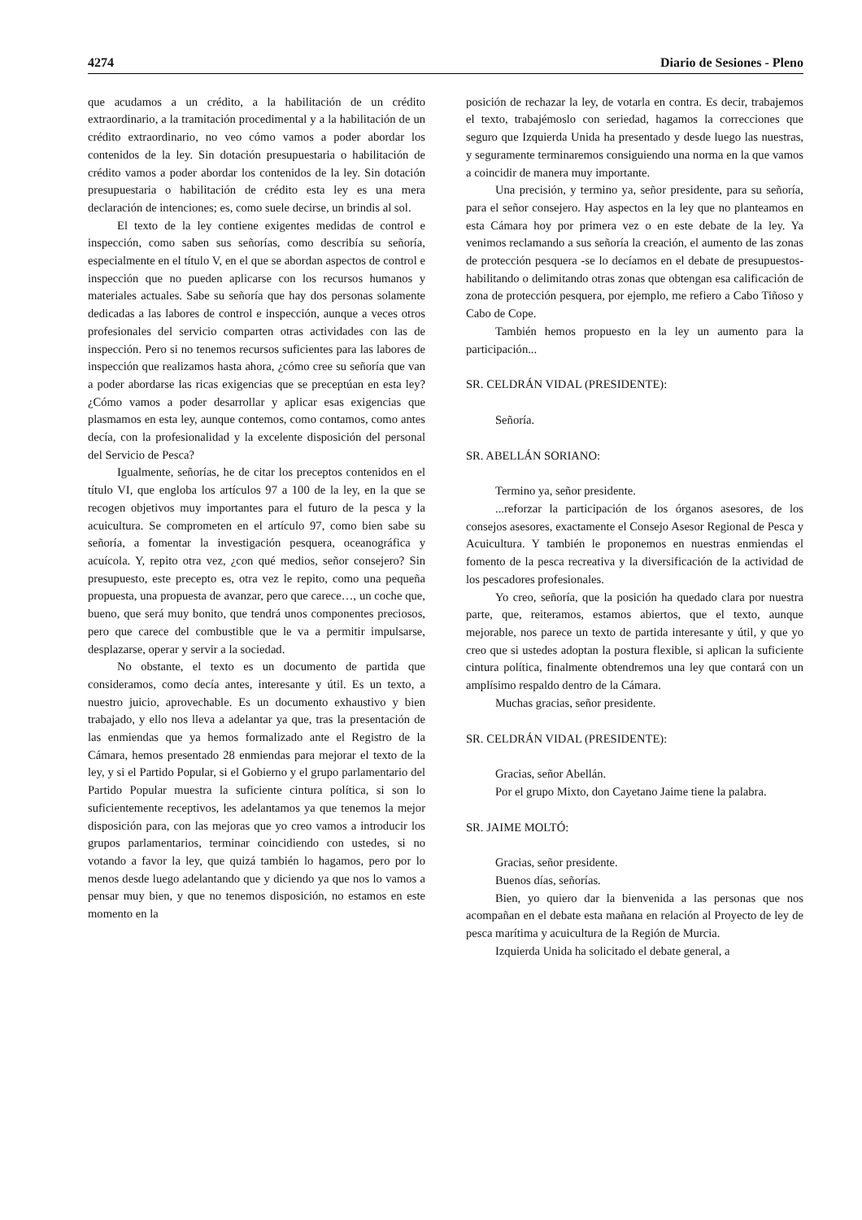4274 Diario de Sesiones - Pleno
que acudamos a un crédito, a la habilitación de un crédito extraordinario, a la tramitación procedimental y a la habilitación de un crédito extraordinario, no veo cómo vamos a poder abordar los contenidos de la ley. Sin dotación presupuestaria o habilitación de crédito vamos a poder abordar los contenidos de la ley. Sin dotación presupuestaria o habilitación de crédito esta ley es una mera declaración de intenciones; es, como suele decirse, un brindis al sol.
El texto de la ley contiene exigentes medidas de control e inspección, como saben sus señorías, como describía su señoría, especialmente en el título V, en el que se abordan aspectos de control e inspección que no pueden aplicarse con los recursos humanos y materiales actuales. Sabe su señoría que hay dos personas solamente dedicadas a las labores de control e inspección, aunque a veces otros profesionales del servicio comparten otras actividades con las de inspección. Pero si no tenemos recursos suficientes para las labores de inspección que realizamos hasta ahora, ¿cómo cree su señoría que van a poder abordarse las ricas exigencias que se preceptúan en esta ley? ¿Cómo vamos a poder desarrollar y aplicar esas exigencias que plasmamos en esta ley, aunque contemos, como contamos, como antes decía, con la profesionalidad y la excelente disposición del personal del Servicio de Pesca?
Igualmente, señorías, he de citar los preceptos contenidos en el título VI, que engloba los artículos 97 a 100 de la ley, en la que se recogen objetivos muy importantes para el futuro de la pesca y la acuicultura. Se comprometen en el artículo 97, como bien sabe su señoría, a fomentar la investigación pesquera, oceanográfica y acuícola. Y, repito otra vez, ¿con qué medios, señor consejero? Sin presupuesto, este precepto es, otra vez le repito, como una pequeña propuesta, una propuesta de avanzar, pero que carece…, un coche que, bueno, que será muy bonito, que tendrá unos componentes preciosos, pero que carece del combustible que le va a permitir impulsarse, desplazarse, operar y servir a la sociedad.
No obstante, el texto es un documento de partida que consideramos, como decía antes, interesante y útil. Es un texto, a nuestro juicio, aprovechable. Es un documento exhaustivo y bien trabajado, y ello nos lleva a adelantar ya que, tras la presentación de las enmiendas que ya hemos formalizado ante el Registro de la Cámara, hemos presentado 28 enmiendas para mejorar el texto de la ley, y si el Partido Popular, si el Gobierno y el grupo parlamentario del Partido Popular muestra la suficiente cintura política, si son lo suficientemente receptivos, les adelantamos ya que tenemos la mejor disposición para, con las mejoras que yo creo vamos a introducir los grupos parlamentarios, terminar coincidiendo con ustedes, si no votando a favor la ley, que quizá también lo hagamos, pero por lo menos desde luego adelantando que y diciendo ya que nos lo vamos a pensar muy bien, y que no tenemos disposición, no estamos en este momento en la
posición de rechazar la ley, de votarla en contra. Es decir, trabajemos el texto, trabajémoslo con seriedad, hagamos la correcciones que seguro que Izquierda Unida ha presentado y desde luego las nuestras, y seguramente terminaremos consiguiendo una norma en la que vamos a coincidir de manera muy importante.
Una precisión, y termino ya, señor presidente, para su señoría, para el señor consejero. Hay aspectos en la ley que no planteamos en esta Cámara hoy por primera vez o en este debate de la ley. Ya venimos reclamando a sus señoría la creación, el aumento de las zonas de protección pesquera -se lo decíamos en el debate de presupuestos- habilitando o delimitando otras zonas que obtengan esa calificación de zona de protección pesquera, por ejemplo, me refiero a Cabo Tiñoso y Cabo de Cope.
También hemos propuesto en la ley un aumento para la participación...
SR. CELDRÁN VIDAL (PRESIDENTE):
Señoría.
SR. ABELLÁN SORIANO:
Termino ya, señor presidente.
...reforzar la participación de los órganos asesores, de los consejos asesores, exactamente el Consejo Asesor Regional de Pesca y Acuicultura. Y también le proponemos en nuestras enmiendas el fomento de la pesca recreativa y la diversificación de la actividad de los pescadores profesionales.
Yo creo, señoría, que la posición ha quedado clara por nuestra parte, que, reiteramos, estamos abiertos, que el texto, aunque mejorable, nos parece un texto de partida interesante y útil, y que yo creo que si ustedes adoptan la postura flexible, si aplican la suficiente cintura política, finalmente obtendremos una ley que contará con un amplísimo respaldo dentro de la Cámara.
Muchas gracias, señor presidente.
SR. CELDRÁN VIDAL (PRESIDENTE):
Gracias, señor Abellán.
Por el grupo Mixto, don Cayetano Jaime tiene la palabra.
SR. JAIME MOLTÓ:
Gracias, señor presidente.
Buenos días, señorías.
Bien, yo quiero dar la bienvenida a las personas que nos acompañan en el debate esta mañana en relación al Proyecto de ley de pesca marítima y acuicultura de la Región de Murcia.
Izquierda Unida ha solicitado el debate general, a